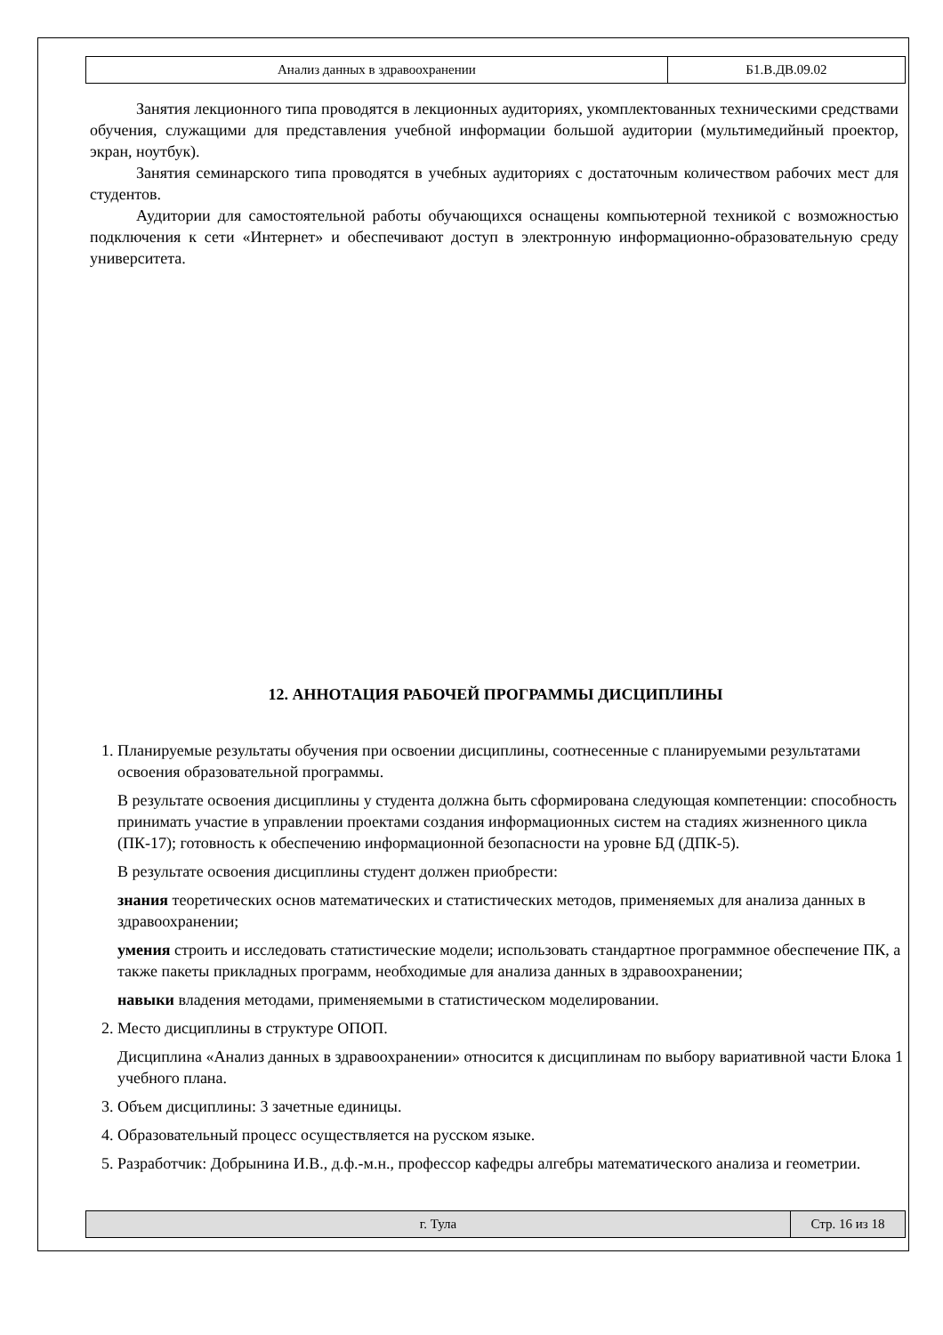| Анализ данных в здравоохранении | Б1.В.ДВ.09.02 |
Занятия лекционного типа проводятся в лекционных аудиториях, укомплектованных техническими средствами обучения, служащими для представления учебной информации большой аудитории (мультимедийный проектор, экран, ноутбук).
Занятия семинарского типа проводятся в учебных аудиториях с достаточным количеством рабочих мест для студентов.
Аудитории для самостоятельной работы обучающихся оснащены компьютерной техникой с возможностью подключения к сети «Интернет» и обеспечивают доступ в электронную информационно-образовательную среду университета.
12. АННОТАЦИЯ РАБОЧЕЙ ПРОГРАММЫ ДИСЦИПЛИНЫ
1. Планируемые результаты обучения при освоении дисциплины, соотнесенные с планируемыми результатами освоения образовательной программы.
В результате освоения дисциплины у студента должна быть сформирована следующая компетенции: способность принимать участие в управлении проектами создания информационных систем на стадиях жизненного цикла (ПК-17); готовность к обеспечению информационной безопасности на уровне БД (ДПК-5).
В результате освоения дисциплины студент должен приобрести:
знания теоретических основ математических и статистических методов, применяемых для анализа данных в здравоохранении;
умения строить и исследовать статистические модели; использовать стандартное программное обеспечение ПК, а также пакеты прикладных программ, необходимые для анализа данных в здравоохранении;
навыки владения методами, применяемыми в статистическом моделировании.
2. Место дисциплины в структуре ОПОП.
Дисциплина «Анализ данных в здравоохранении» относится к дисциплинам по выбору вариативной части Блока 1 учебного плана.
3. Объем дисциплины: 3 зачетные единицы.
4. Образовательный процесс осуществляется на русском языке.
5. Разработчик: Добрынина И.В., д.ф.-м.н., профессор кафедры алгебры математического анализа и геометрии.
| г. Тула | Стр. 16 из 18 |